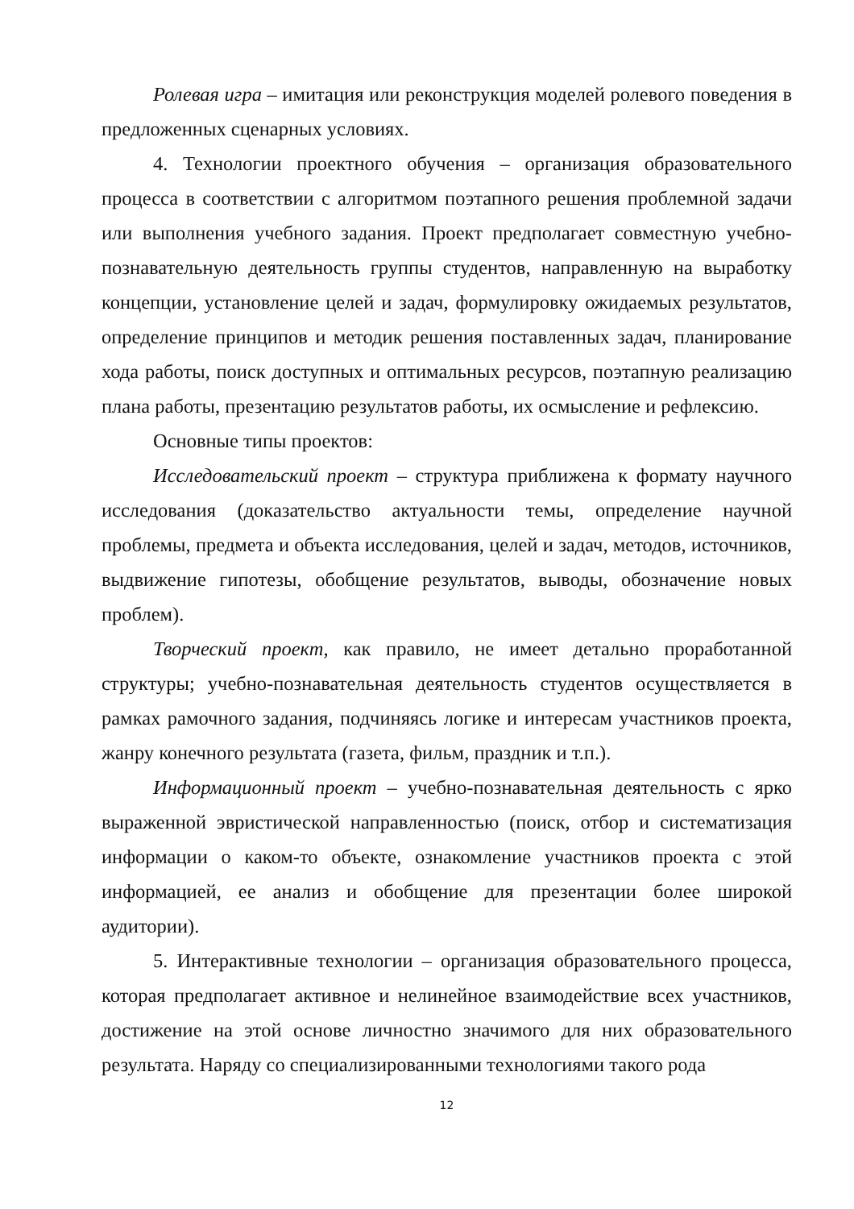Ролевая игра – имитация или реконструкция моделей ролевого поведения в предложенных сценарных условиях.
4. Технологии проектного обучения – организация образовательного процесса в соответствии с алгоритмом поэтапного решения проблемной задачи или выполнения учебного задания. Проект предполагает совместную учебно-познавательную деятельность группы студентов, направленную на выработку концепции, установление целей и задач, формулировку ожидаемых результатов, определение принципов и методик решения поставленных задач, планирование хода работы, поиск доступных и оптимальных ресурсов, поэтапную реализацию плана работы, презентацию результатов работы, их осмысление и рефлексию.
Основные типы проектов:
Исследовательский проект – структура приближена к формату научного исследования (доказательство актуальности темы, определение научной проблемы, предмета и объекта исследования, целей и задач, методов, источников, выдвижение гипотезы, обобщение результатов, выводы, обозначение новых проблем).
Творческий проект, как правило, не имеет детально проработанной структуры; учебно-познавательная деятельность студентов осуществляется в рамках рамочного задания, подчиняясь логике и интересам участников проекта, жанру конечного результата (газета, фильм, праздник и т.п.).
Информационный проект – учебно-познавательная деятельность с ярко выраженной эвристической направленностью (поиск, отбор и систематизация информации о каком-то объекте, ознакомление участников проекта с этой информацией, ее анализ и обобщение для презентации более широкой аудитории).
5. Интерактивные технологии – организация образовательного процесса, которая предполагает активное и нелинейное взаимодействие всех участников, достижение на этой основе личностно значимого для них образовательного результата. Наряду со специализированными технологиями такого рода
12